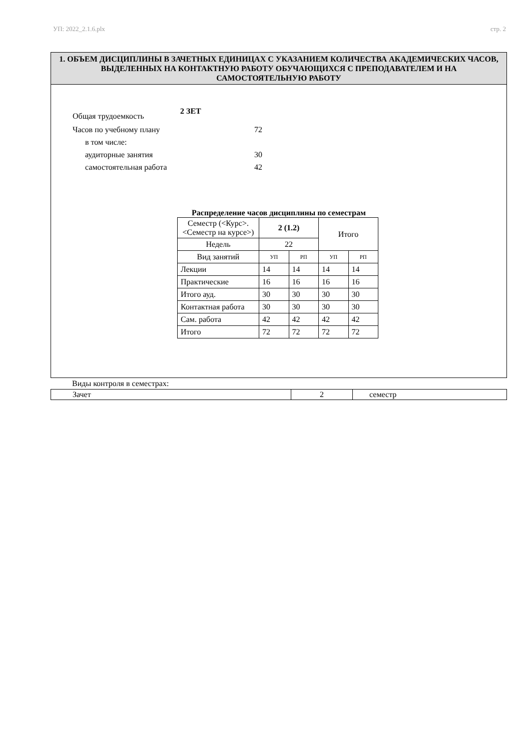УП: 2022_2.1.6.plx стр. 2
1. ОБЪЕМ ДИСЦИПЛИНЫ В ЗАЧЕТНЫХ ЕДИНИЦАХ С УКАЗАНИЕМ КОЛИЧЕСТВА АКАДЕМИЧЕСКИХ ЧАСОВ, ВЫДЕЛЕННЫХ НА КОНТАКТНУЮ РАБОТУ ОБУЧАЮЩИХСЯ С ПРЕПОДАВАТЕЛЕМ И НА САМОСТОЯТЕЛЬНУЮ РАБОТУ
Общая трудоемкость 2 ЗЕТ
Часов по учебному плану 72
в том числе:
аудиторные занятия 30
самостоятельная работа 42
Распределение часов дисциплины по семестрам
| Семестр (<Курс>.<Семестр на курсе>) | 2 (1.2) | | Итого | |
| Недель | 22 | | | |
| Вид занятий | УП | РП | УП | РП |
| Лекции | 14 | 14 | 14 | 14 |
| Практические | 16 | 16 | 16 | 16 |
| Итого ауд. | 30 | 30 | 30 | 30 |
| Контактная работа | 30 | 30 | 30 | 30 |
| Сам. работа | 42 | 42 | 42 | 42 |
| Итого | 72 | 72 | 72 | 72 |
Виды контроля в семестрах:
| Зачет | 2 | семестр |